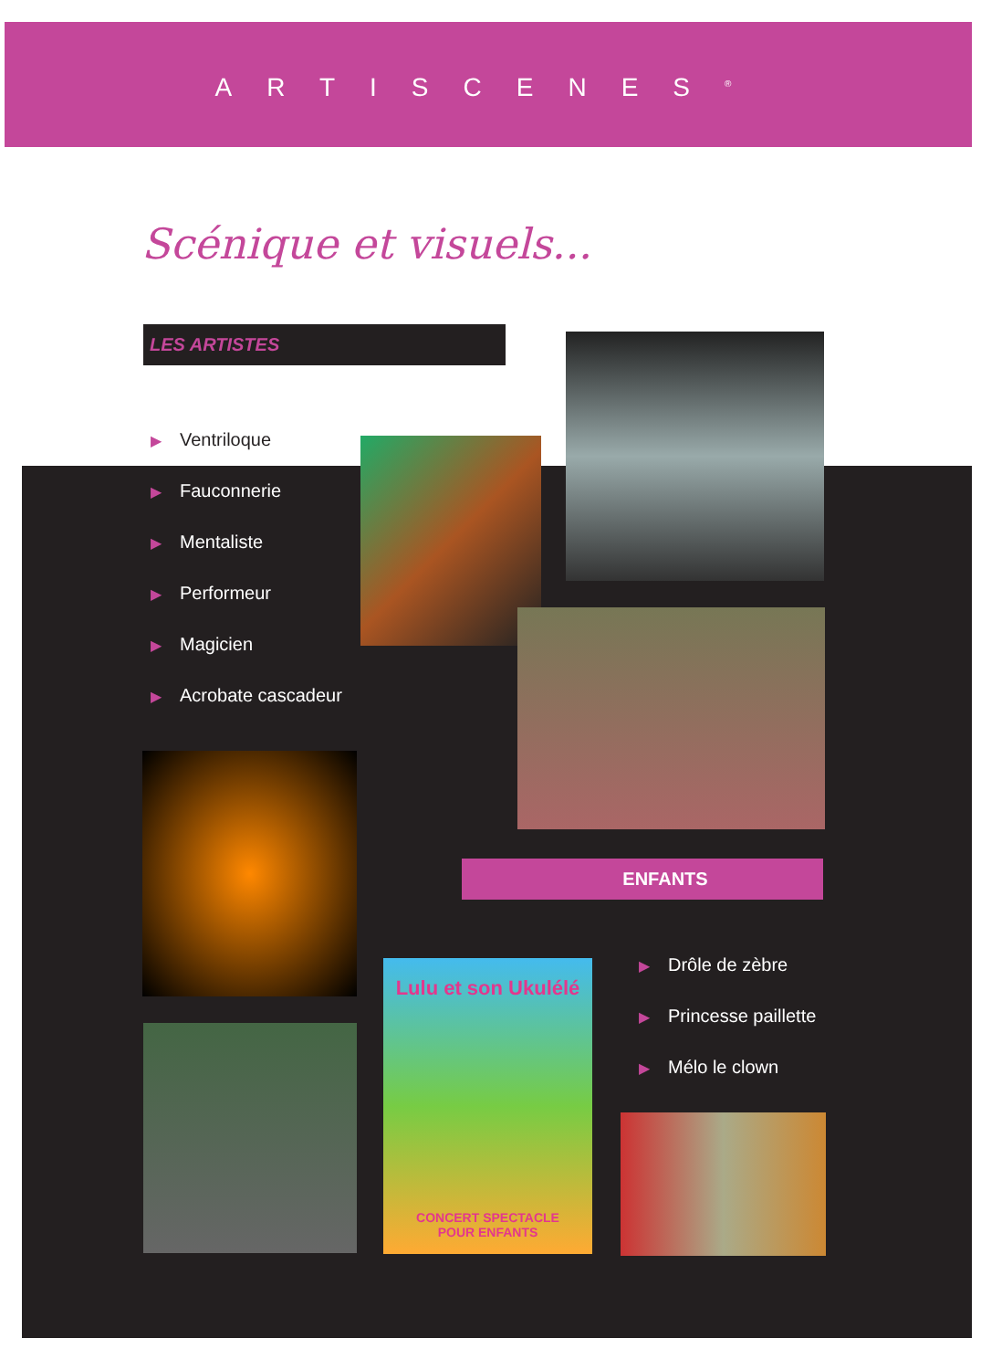ARTISCENES<sup>®</sup>
Scénique et visuels...
LES ARTISTES
▶ Ventriloque
▶ Fauconnerie
▶ Mentaliste
▶ Performeur
▶ Magicien
▶ Acrobate cascadeur
ENFANTS
▶ Drôle de zèbre
▶ Princesse paillette
▶ Mélo le clown
Lulu et son Ukulélé
CONCERT SPECTACLE
POUR ENFANTS